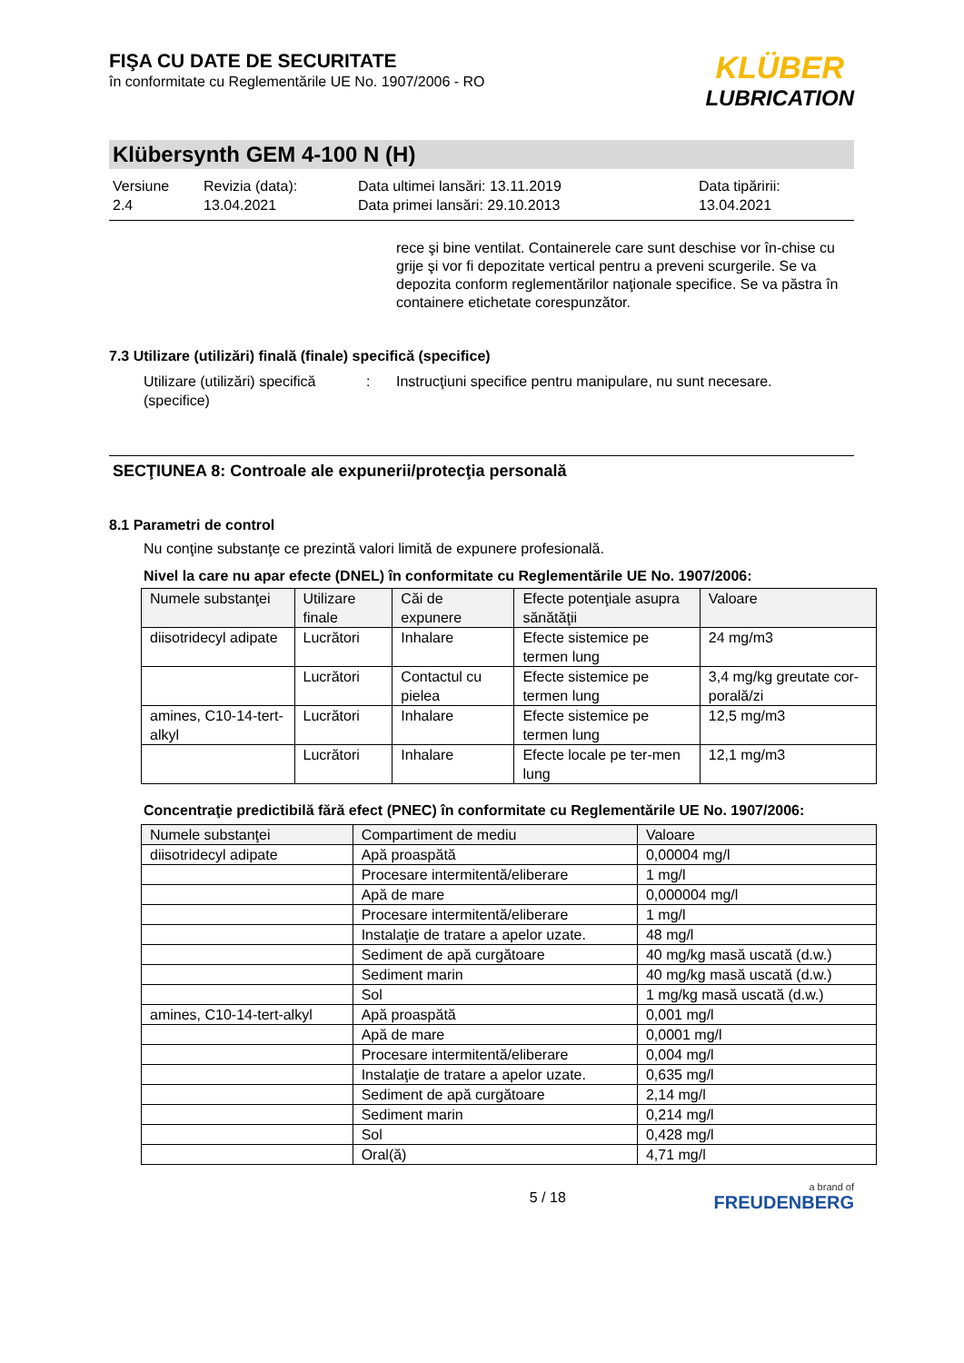KLÜBER
LUBRICATION
FIŞA CU DATE DE SECURITATE
în conformitate cu Reglementările UE No. 1907/2006 - RO
Klübersynth GEM 4-100 N (H)
Versiune
2.4
Revizia (data):
13.04.2021
Data ultimei lansări: 13.11.2019
Data primei lansări: 29.10.2013
Data tipăririi:
13.04.2021
rece şi bine ventilat. Containerele care sunt deschise vor în-chise cu grije şi vor fi depozitate vertical pentru a preveni scurgerile. Se va depozita conform reglementărilor naţionale specifice. Se va păstra în containere etichetate corespunzător.
7.3 Utilizare (utilizări) finală (finale) specifică (specifice)
Utilizare (utilizări) specifică (specifice)
: Instrucţiuni specifice pentru manipulare, nu sunt necesare.
SECŢIUNEA 8: Controale ale expunerii/protecţia personală
8.1 Parametri de control
Nu conţine substanţe ce prezintă valori limită de expunere profesională.
Nivel la care nu apar efecte (DNEL) în conformitate cu Reglementările UE No. 1907/2006:
| Numele substanţei | Utilizare finale | Căi de expunere | Efecte potenţiale asupra sănătăţii | Valoare |
| --- | --- | --- | --- | --- |
| diisotridecyl adipate | Lucrători | Inhalare | Efecte sistemice pe termen lung | 24 mg/m3 |
| | Lucrători | Contactul cu pielea | Efecte sistemice pe termen lung | 3,4 mg/kg greutate cor-porală/zi |
| amines, C10-14-tert-alkyl | Lucrători | Inhalare | Efecte sistemice pe termen lung | 12,5 mg/m3 |
| | Lucrători | Inhalare | Efecte locale pe ter-men lung | 12,1 mg/m3 |
Concentraţie predictibilă fără efect (PNEC) în conformitate cu Reglementările UE No. 1907/2006:
| Numele substanţei | Compartiment de mediu | Valoare |
| --- | --- | --- |
| diisotridecyl adipate | Apă proaspătă | 0,00004 mg/l |
| | Procesare intermitentă/eliberare | 1 mg/l |
| | Apă de mare | 0,000004 mg/l |
| | Procesare intermitentă/eliberare | 1 mg/l |
| | Instalaţie de tratare a apelor uzate. | 48 mg/l |
| | Sediment de apă curgătoare | 40 mg/kg masă uscată (d.w.) |
| | Sediment marin | 40 mg/kg masă uscată (d.w.) |
| | Sol | 1 mg/kg masă uscată (d.w.) |
| amines, C10-14-tert-alkyl | Apă proaspătă | 0,001 mg/l |
| | Apă de mare | 0,0001 mg/l |
| | Procesare intermitentă/eliberare | 0,004 mg/l |
| | Instalaţie de tratare a apelor uzate. | 0,635 mg/l |
| | Sediment de apă curgătoare | 2,14 mg/l |
| | Sediment marin | 0,214 mg/l |
| | Sol | 0,428 mg/l |
| | Oral(ă) | 4,71 mg/l |
5 / 18
a brand of
FREUDENBERG